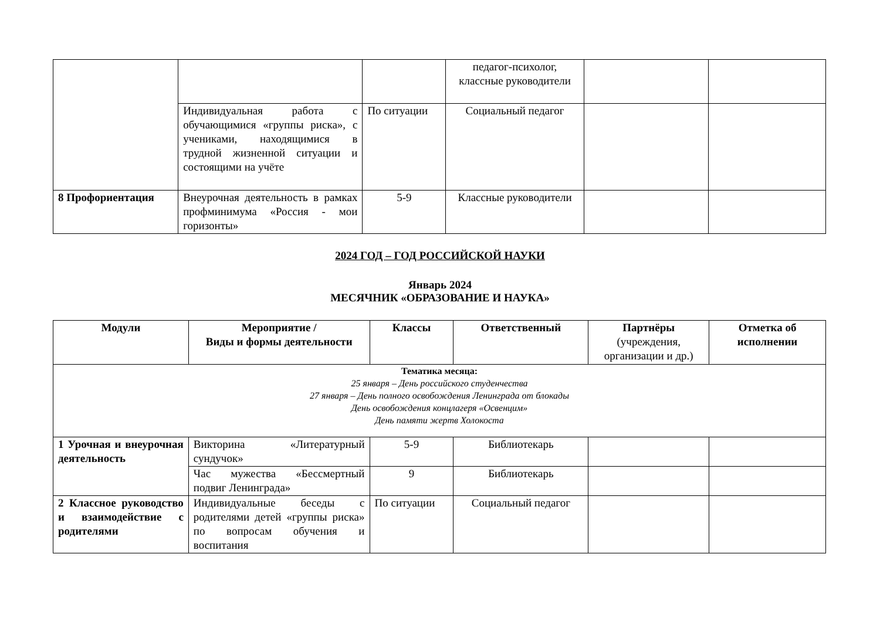| | | | педагог-психолог, классные руководители | | |
| | Индивидуальная работа с обучающимися «группы риска», с учениками, находящимися в трудной жизненной ситуации и состоящими на учёте | По ситуации | Социальный педагог | | |
| 8 Профориентация | Внеурочная деятельность в рамках профминимума «Россия - мои горизонты» | 5-9 | Классные руководители | | |
2024 ГОД – ГОД РОССИЙСКОЙ НАУКИ
Январь 2024
МЕСЯЧНИК «ОБРАЗОВАНИЕ И НАУКА»
| Модули | Мероприятие / Виды и формы деятельности | Классы | Ответственный | Партнёры (учреждения, организации и др.) | Отметка об исполнении |
| --- | --- | --- | --- | --- | --- |
| Тематика месяца: 25 января – День российского студенчества 27 января – День полного освобождения Ленинграда от блокады День освобождения концлагеря «Освенцим» День памяти жертв Холокоста | | | | | |
| 1 Урочная и внеурочная деятельность | Викторина «Литературный сундучок» | 5-9 | Библиотекарь | | |
| | Час мужества «Бессмертный подвиг Ленинграда» | 9 | Библиотекарь | | |
| 2 Классное руководство и взаимодействие с родителями | Индивидуальные беседы с родителями детей «группы риска» по вопросам обучения и воспитания | По ситуации | Социальный педагог | | |